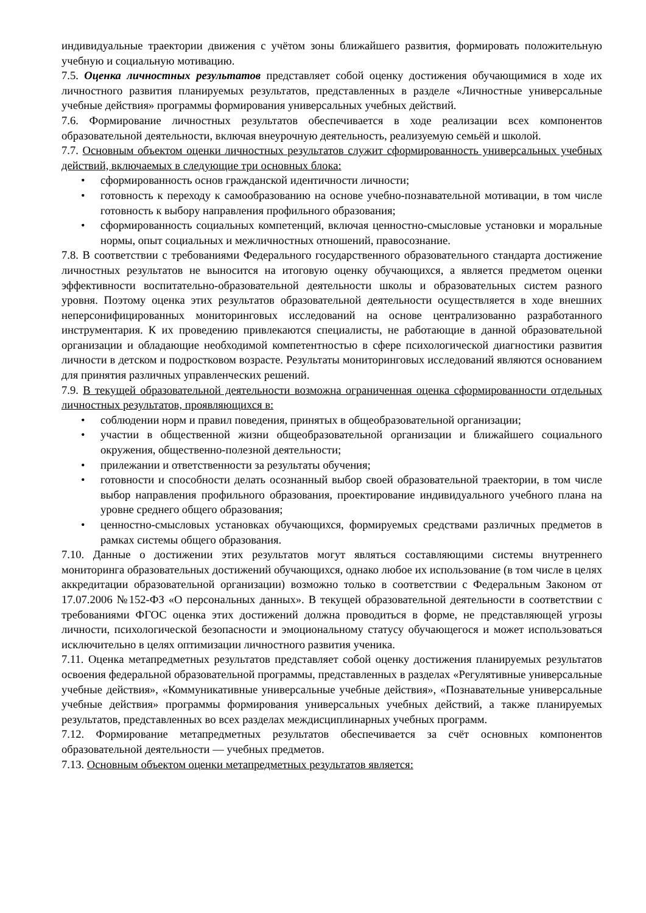индивидуальные траектории движения с учётом зоны ближайшего развития, формировать положительную учебную и социальную мотивацию.
7.5. Оценка личностных результатов представляет собой оценку достижения обучающимися в ходе их личностного развития планируемых результатов, представленных в разделе «Личностные универсальные учебные действия» программы формирования универсальных учебных действий.
7.6. Формирование личностных результатов обеспечивается в ходе реализации всех компонентов образовательной деятельности, включая внеурочную деятельность, реализуемую семьёй и школой.
7.7. Основным объектом оценки личностных результатов служит сформированность универсальных учебных действий, включаемых в следующие три основных блока:
• сформированность основ гражданской идентичности личности;
• готовность к переходу к самообразованию на основе учебно-познавательной мотивации, в том числе готовность к выбору направления профильного образования;
• сформированность социальных компетенций, включая ценностно-смысловые установки и моральные нормы, опыт социальных и межличностных отношений, правосознание.
7.8. В соответствии с требованиями Федерального государственного образовательного стандарта достижение личностных результатов не выносится на итоговую оценку обучающихся, а является предметом оценки эффективности воспитательно-образовательной деятельности школы и образовательных систем разного уровня. Поэтому оценка этих результатов образовательной деятельности осуществляется в ходе внешних неперсонифицированных мониторинговых исследований на основе централизованно разработанного инструментария. К их проведению привлекаются специалисты, не работающие в данной образовательной организации и обладающие необходимой компетентностью в сфере психологической диагностики развития личности в детском и подростковом возрасте. Результаты мониторинговых исследований являются основанием для принятия различных управленческих решений.
7.9. В текущей образовательной деятельности возможна ограниченная оценка сформированности отдельных личностных результатов, проявляющихся в:
• соблюдении норм и правил поведения, принятых в общеобразовательной организации;
• участии в общественной жизни общеобразовательной организации и ближайшего социального окружения, общественно-полезной деятельности;
• прилежании и ответственности за результаты обучения;
• готовности и способности делать осознанный выбор своей образовательной траектории, в том числе выбор направления профильного образования, проектирование индивидуального учебного плана на уровне среднего общего образования;
• ценностно-смысловых установках обучающихся, формируемых средствами различных предметов в рамках системы общего образования.
7.10. Данные о достижении этих результатов могут являться составляющими системы внутреннего мониторинга образовательных достижений обучающихся, однако любое их использование (в том числе в целях аккредитации образовательной организации) возможно только в соответствии с Федеральным Законом от 17.07.2006 №152-ФЗ «О персональных данных». В текущей образовательной деятельности в соответствии с требованиями ФГОС оценка этих достижений должна проводиться в форме, не представляющей угрозы личности, психологической безопасности и эмоциональному статусу обучающегося и может использоваться исключительно в целях оптимизации личностного развития ученика.
7.11. Оценка метапредметных результатов представляет собой оценку достижения планируемых результатов освоения федеральной образовательной программы, представленных в разделах «Регулятивные универсальные учебные действия», «Коммуникативные универсальные учебные действия», «Познавательные универсальные учебные действия» программы формирования универсальных учебных действий, а также планируемых результатов, представленных во всех разделах междисциплинарных учебных программ.
7.12. Формирование метапредметных результатов обеспечивается за счёт основных компонентов образовательной деятельности — учебных предметов.
7.13. Основным объектом оценки метапредметных результатов является: